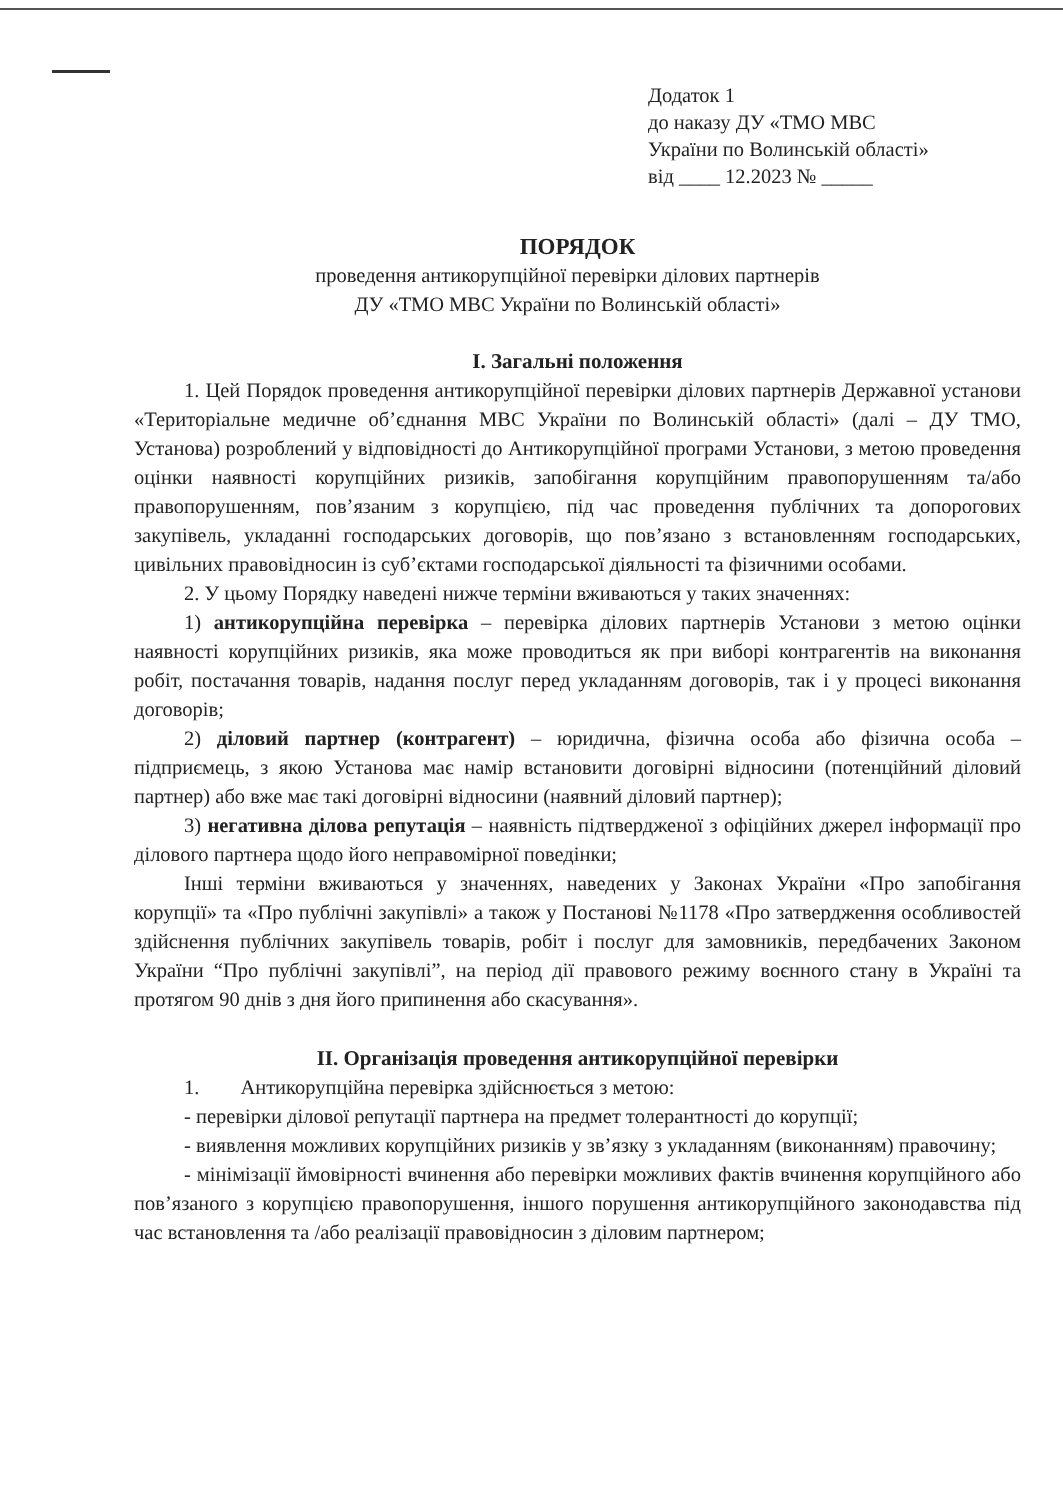Додаток 1
до наказу ДУ «ТМО МВС
України по Волинській області»
від ____ 12.2023 № _____
ПОРЯДОК
проведення антикорупційної перевірки ділових партнерів
ДУ «ТМО МВС України по Волинській області»
І. Загальні положення
1. Цей Порядок проведення антикорупційної перевірки ділових партнерів Державної установи «Територіальне медичне об’єднання МВС України по Волинській області» (далі – ДУ ТМО, Установа) розроблений у відповідності до Антикорупційної програми Установи, з метою проведення оцінки наявності корупційних ризиків, запобігання корупційним правопорушенням та/або правопорушенням, пов’язаним з корупцією, під час проведення публічних та допорогових закупівель, укладанні господарських договорів, що пов’язано з встановленням господарських, цивільних правовідносин із суб’єктами господарської діяльності та фізичними особами.
2. У цьому Порядку наведені нижче терміни вживаються у таких значеннях:
1) антикорупційна перевірка – перевірка ділових партнерів Установи з метою оцінки наявності корупційних ризиків, яка може проводиться як при виборі контрагентів на виконання робіт, постачання товарів, надання послуг перед укладанням договорів, так і у процесі виконання договорів;
2) діловий партнер (контрагент) – юридична, фізична особа або фізична особа – підприємець, з якою Установа має намір встановити договірні відносини (потенційний діловий партнер) або вже має такі договірні відносини (наявний діловий партнер);
3) негативна ділова репутація – наявність підтвердженої з офіційних джерел інформації про ділового партнера щодо його неправомірної поведінки;
Інші терміни вживаються у значеннях, наведених у Законах України «Про запобігання корупції» та «Про публічні закупівлі» а також у Постанові №1178 «Про затвердження особливостей здійснення публічних закупівель товарів, робіт і послуг для замовників, передбачених Законом України “Про публічні закупівлі”, на період дії правового режиму воєнного стану в Україні та протягом 90 днів з дня його припинення або скасування».
ІІ. Організація проведення антикорупційної перевірки
1. Антикорупційна перевірка здійснюється з метою:
- перевірки ділової репутації партнера на предмет толерантності до корупції;
- виявлення можливих корупційних ризиків у зв’язку з укладанням (виконанням) правочину;
- мінімізації ймовірності вчинення або перевірки можливих фактів вчинення корупційного або пов’язаного з корупцією правопорушення, іншого порушення антикорупційного законодавства під час встановлення та /або реалізації правовідносин з діловим партнером;